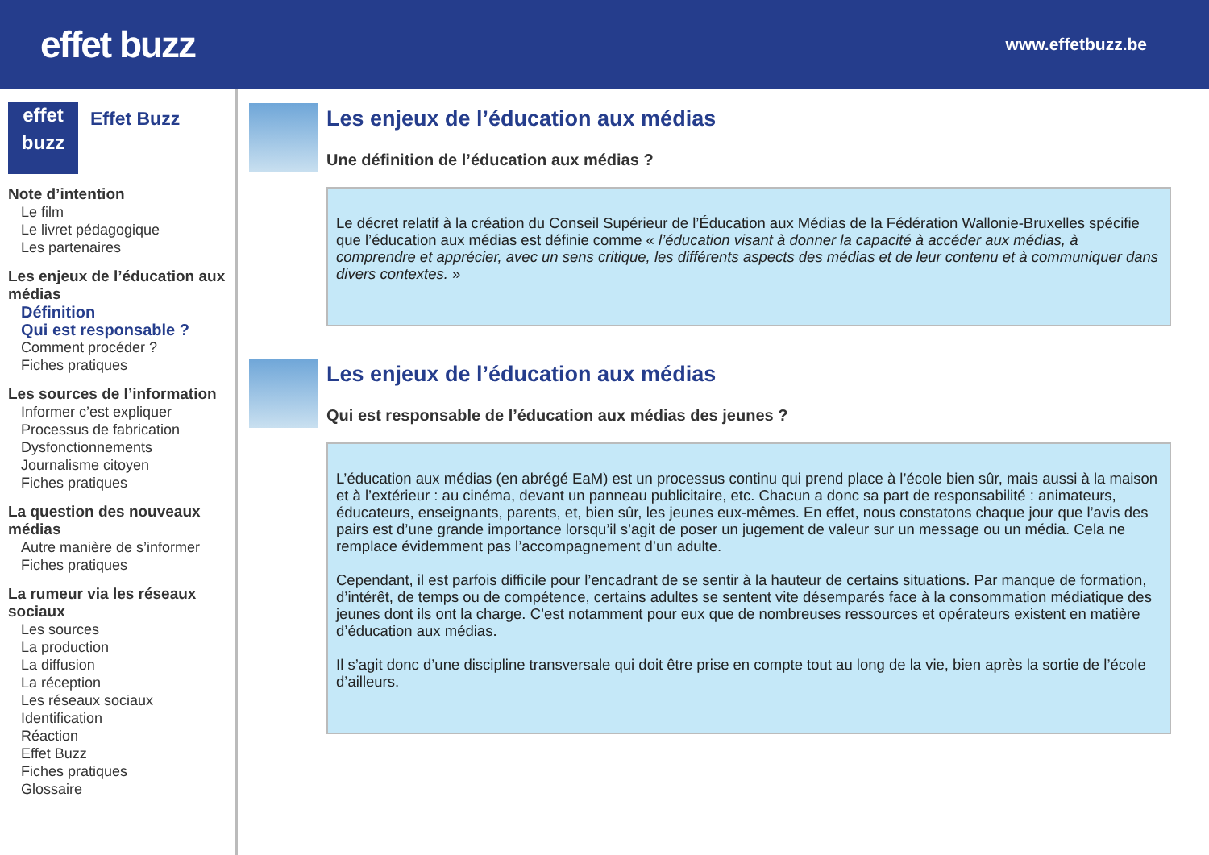effet buzz
www.effetbuzz.be
effet
buzz
Effet Buzz
Note d’intention
Le film
Le livret pédagogique
Les partenaires
Les enjeux de l’éducation aux médias
Définition
Qui est responsable ?
Comment procéder ?
Fiches pratiques
Les sources de l’information
Informer c’est expliquer
Processus de fabrication
Dysfonctionnements
Journalisme citoyen
Fiches pratiques
La question des nouveaux médias
Autre manière de s’informer
Fiches pratiques
La rumeur via les réseaux sociaux
Les sources
La production
La diffusion
La réception
Les réseaux sociaux
Identification
Réaction
Effet Buzz
Fiches pratiques
Glossaire
Les enjeux de l’éducation aux médias
Une définition de l’éducation aux médias ?
Le décret relatif à la création du Conseil Supérieur de l’Éducation aux Médias de la Fédération Wallonie-Bruxelles spécifie que l’éducation aux médias est définie comme « l’éducation visant à donner la capacité à accéder aux médias, à comprendre et apprécier, avec un sens critique, les différents aspects des médias et de leur contenu et à communiquer dans divers contextes. »
Les enjeux de l’éducation aux médias
Qui est responsable de l’éducation aux médias des jeunes ?
L’éducation aux médias (en abrégé EaM) est un processus continu qui prend place à l’école bien sûr, mais aussi à la maison et à l’extérieur : au cinéma, devant un panneau publicitaire, etc. Chacun a donc sa part de responsabilité : animateurs, éducateurs, enseignants, parents, et, bien sûr, les jeunes eux-mêmes. En effet, nous constatons chaque jour que l’avis des pairs est d’une grande importance lorsqu’il s’agit de poser un jugement de valeur sur un message ou un média. Cela ne remplace évidemment pas l’accompagnement d’un adulte.
Cependant, il est parfois difficile pour l’encadrant de se sentir à la hauteur de certains situations. Par manque de formation, d’intérêt, de temps ou de compétence, certains adultes se sentent vite désemparés face à la consommation médiatique des jeunes dont ils ont la charge. C’est notamment pour eux que de nombreuses ressources et opérateurs existent en matière d’éducation aux médias.
Il s’agit donc d’une discipline transversale qui doit être prise en compte tout au long de la vie, bien après la sortie de l’école d’ailleurs.